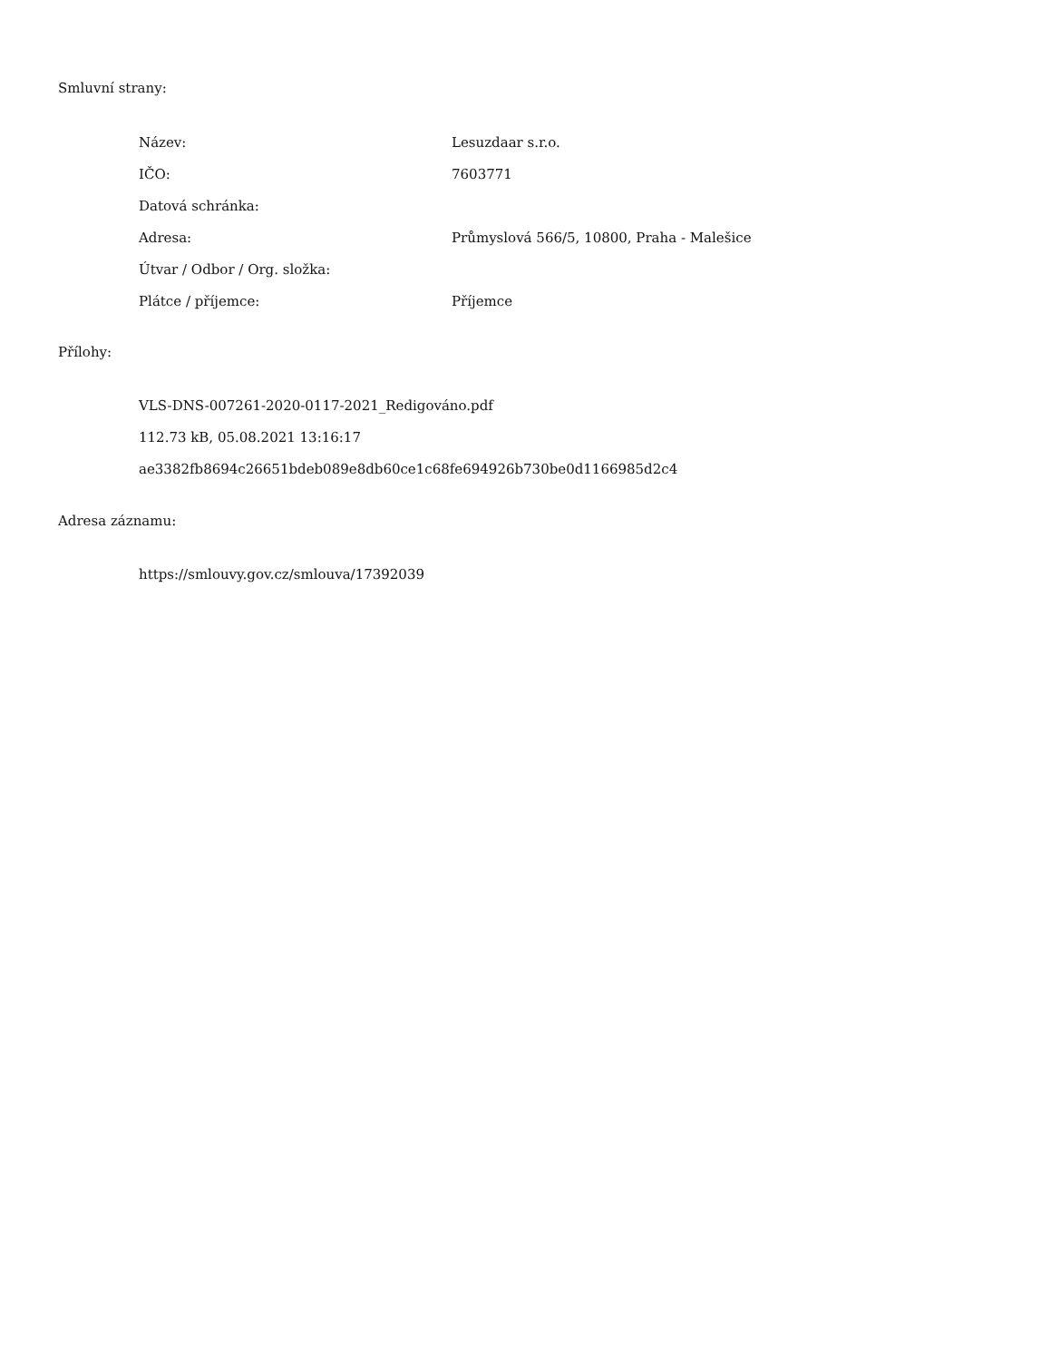Smluvní strany:
| Název: | Lesuzdaar s.r.o. |
| IČO: | 7603771 |
| Datová schránka: | |
| Adresa: | Průmyslová 566/5, 10800, Praha - Malešice |
| Útvar / Odbor / Org. složka: | |
| Plátce / příjemce: | Příjemce |
Přílohy:
VLS-DNS-007261-2020-0117-2021_Redigováno.pdf
112.73 kB, 05.08.2021 13:16:17
ae3382fb8694c26651bdeb089e8db60ce1c68fe694926b730be0d1166985d2c4
Adresa záznamu:
https://smlouvy.gov.cz/smlouva/17392039